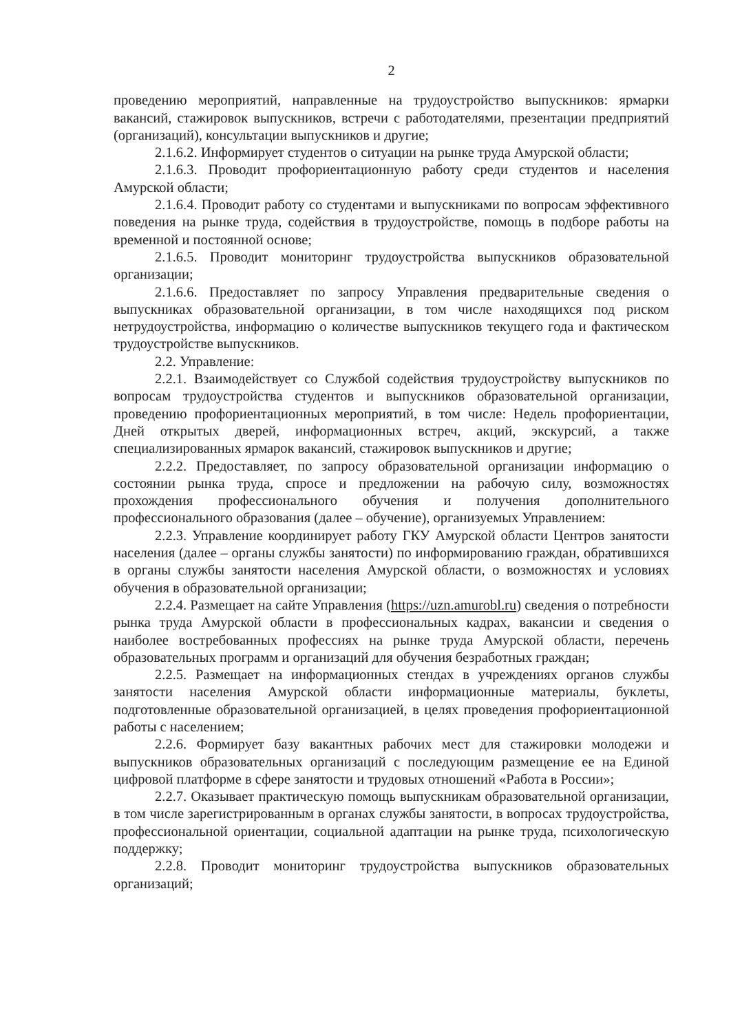2
проведению мероприятий, направленные на трудоустройство выпускников: ярмарки вакансий, стажировок выпускников, встречи с работодателями, презентации предприятий (организаций), консультации выпускников и другие;
2.1.6.2. Информирует студентов о ситуации на рынке труда Амурской области;
2.1.6.3. Проводит профориентационную работу среди студентов и населения Амурской области;
2.1.6.4. Проводит работу со студентами и выпускниками по вопросам эффективного поведения на рынке труда, содействия в трудоустройстве, помощь в подборе работы на временной и постоянной основе;
2.1.6.5. Проводит мониторинг трудоустройства выпускников образовательной организации;
2.1.6.6. Предоставляет по запросу Управления предварительные сведения о выпускниках образовательной организации, в том числе находящихся под риском нетрудоустройства, информацию о количестве выпускников текущего года и фактическом трудоустройстве выпускников.
2.2. Управление:
2.2.1. Взаимодействует со Службой содействия трудоустройству выпускников по вопросам трудоустройства студентов и выпускников образовательной организации, проведению профориентационных мероприятий, в том числе: Недель профориентации, Дней открытых дверей, информационных встреч, акций, экскурсий, а также специализированных ярмарок вакансий, стажировок выпускников и другие;
2.2.2. Предоставляет, по запросу образовательной организации информацию о состоянии рынка труда, спросе и предложении на рабочую силу, возможностях прохождения профессионального обучения и получения дополнительного профессионального образования (далее – обучение), организуемых Управлением:
2.2.3. Управление координирует работу ГКУ Амурской области Центров занятости населения (далее – органы службы занятости) по информированию граждан, обратившихся в органы службы занятости населения Амурской области, о возможностях и условиях обучения в образовательной организации;
2.2.4. Размещает на сайте Управления (https://uzn.amurobl.ru) сведения о потребности рынка труда Амурской области в профессиональных кадрах, вакансии и сведения о наиболее востребованных профессиях на рынке труда Амурской области, перечень образовательных программ и организаций для обучения безработных граждан;
2.2.5. Размещает на информационных стендах в учреждениях органов службы занятости населения Амурской области информационные материалы, буклеты, подготовленные образовательной организацией, в целях проведения профориентационной работы с населением;
2.2.6. Формирует базу вакантных рабочих мест для стажировки молодежи и выпускников образовательных организаций с последующим размещение ее на Единой цифровой платформе в сфере занятости и трудовых отношений «Работа в России»;
2.2.7. Оказывает практическую помощь выпускникам образовательной организации, в том числе зарегистрированным в органах службы занятости, в вопросах трудоустройства, профессиональной ориентации, социальной адаптации на рынке труда, психологическую поддержку;
2.2.8. Проводит мониторинг трудоустройства выпускников образовательных организаций;